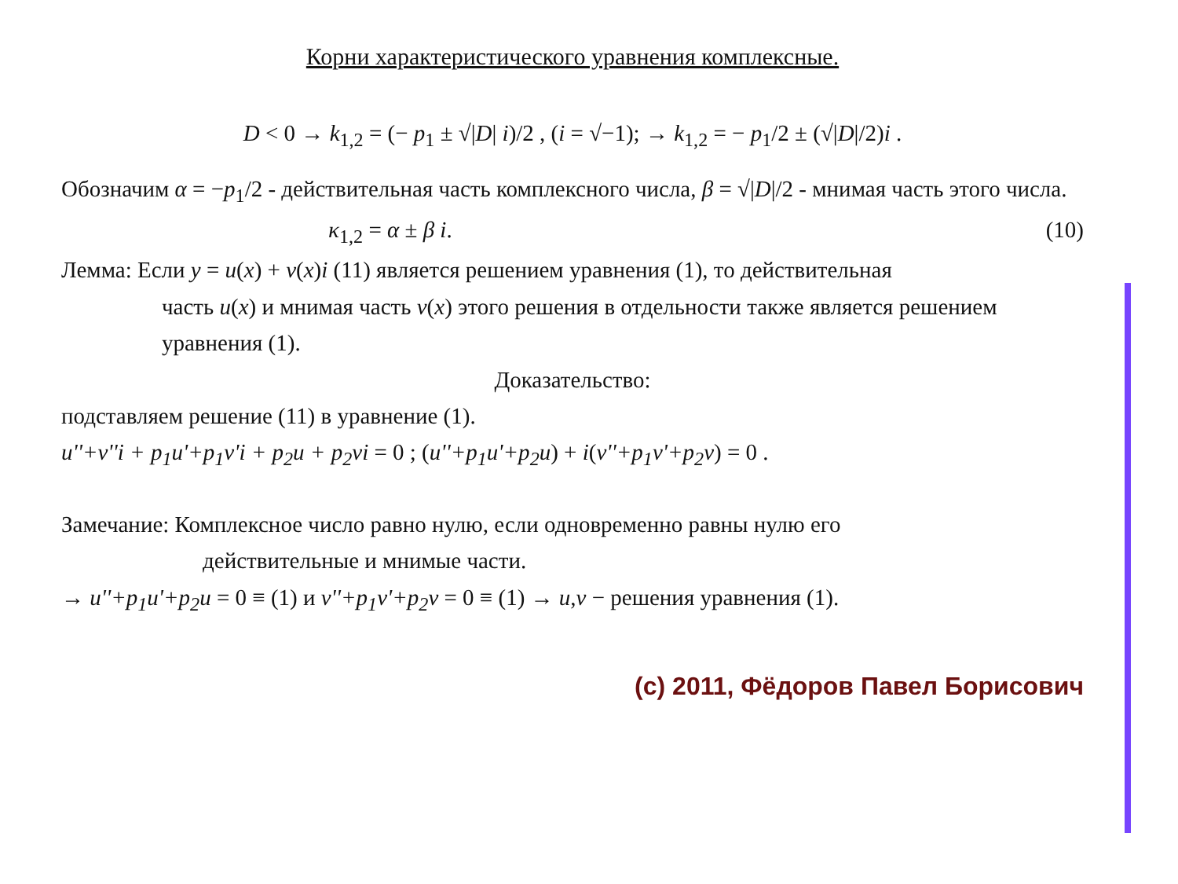Корни характеристического уравнения комплексные.
D < 0 → k<sub>1,2</sub> = (− p<sub>1</sub> ± √|D| i)/2 , (i = √−1); → k<sub>1,2</sub> = − p<sub>1</sub>/2 ± (√|D|/2)i .
Обозначим α = −p<sub>1</sub>/2 - действительная часть комплексного числа, β = √|D|/2 - мнимая часть этого числа.
κ<sub>1,2</sub> = α ± β i. (10)
Лемма: Если y = u(x) + v(x)i (11) является решением уравнения (1), то действительная
часть u(x) и мнимая часть v(x) этого решения в отдельности также является решением уравнения (1).
Доказательство:
подставляем решение (11) в уравнение (1).
u''+v''i + p<sub>1</sub>u'+p<sub>1</sub>v'i + p<sub>2</sub>u + p<sub>2</sub>vi = 0 ; (u''+p<sub>1</sub>u'+p<sub>2</sub>u) + i(v''+p<sub>1</sub>v'+p<sub>2</sub>v) = 0 .
Замечание: Комплексное число равно нулю, если одновременно равны нулю его
действительные и мнимые части.
→ u''+p<sub>1</sub>u'+p<sub>2</sub>u = 0 ≡ (1) и v''+p<sub>1</sub>v'+p<sub>2</sub>v = 0 ≡ (1) → u,v − решения уравнения (1).
(c) 2011, Фёдоров Павел Борисович